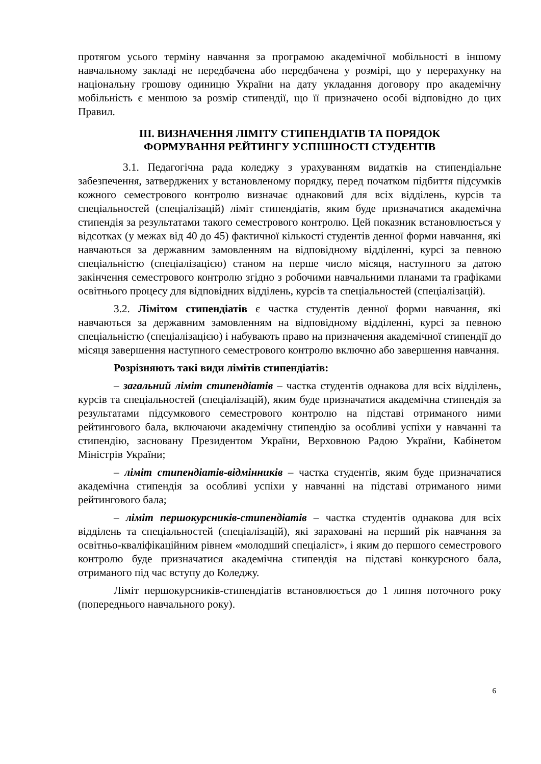протягом усього терміну навчання за програмою академічної мобільності в іншому навчальному закладі не передбачена або передбачена у розмірі, що у перерахунку на національну грошову одиницю України на дату укладання договору про академічну мобільність є меншою за розмір стипендії, що її призначено особі відповідно до цих Правил.
ІІІ. ВИЗНАЧЕННЯ ЛІМІТУ СТИПЕНДІАТІВ ТА ПОРЯДОК
ФОРМУВАННЯ РЕЙТИНГУ УСПІШНОСТІ СТУДЕНТІВ
3.1. Педагогічна рада коледжу з урахуванням видатків на стипендіальне забезпечення, затверджених у встановленому порядку, перед початком підбиття підсумків кожного семестрового контролю визначає однаковий для всіх відділень, курсів та спеціальностей (спеціалізацій) ліміт стипендіатів, яким буде призначатися академічна стипендія за результатами такого семестрового контролю. Цей показник встановлюється у відсотках (у межах від 40 до 45) фактичної кількості студентів денної форми навчання, які навчаються за державним замовленням на відповідному відділенні, курсі за певною спеціальністю (спеціалізацією) станом на перше число місяця, наступного за датою закінчення семестрового контролю згідно з робочими навчальними планами та графіками освітнього процесу для відповідних відділень, курсів та спеціальностей (спеціалізацій).
3.2. Лімітом стипендіатів є частка студентів денної форми навчання, які навчаються за державним замовленням на відповідному відділенні, курсі за певною спеціальністю (спеціалізацією) і набувають право на призначення академічної стипендії до місяця завершення наступного семестрового контролю включно або завершення навчання.
Розрізняють такі види лімітів стипендіатів:
– загальний ліміт стипендіатів – частка студентів однакова для всіх відділень, курсів та спеціальностей (спеціалізацій), яким буде призначатися академічна стипендія за результатами підсумкового семестрового контролю на підставі отриманого ними рейтингового бала, включаючи академічну стипендію за особливі успіхи у навчанні та стипендію, засновану Президентом України, Верховною Радою України, Кабінетом Міністрів України;
– ліміт стипендіатів-відмінників – частка студентів, яким буде призначатися академічна стипендія за особливі успіхи у навчанні на підставі отриманого ними рейтингового бала;
– ліміт першокурсників-стипендіатів – частка студентів однакова для всіх відділень та спеціальностей (спеціалізацій), які зараховані на перший рік навчання за освітньо-кваліфікаційним рівнем «молодший спеціаліст», і яким до першого семестрового контролю буде призначатися академічна стипендія на підставі конкурсного бала, отриманого під час вступу до Коледжу.
Ліміт першокурсників-стипендіатів встановлюється до 1 липня поточного року (попереднього навчального року).
6